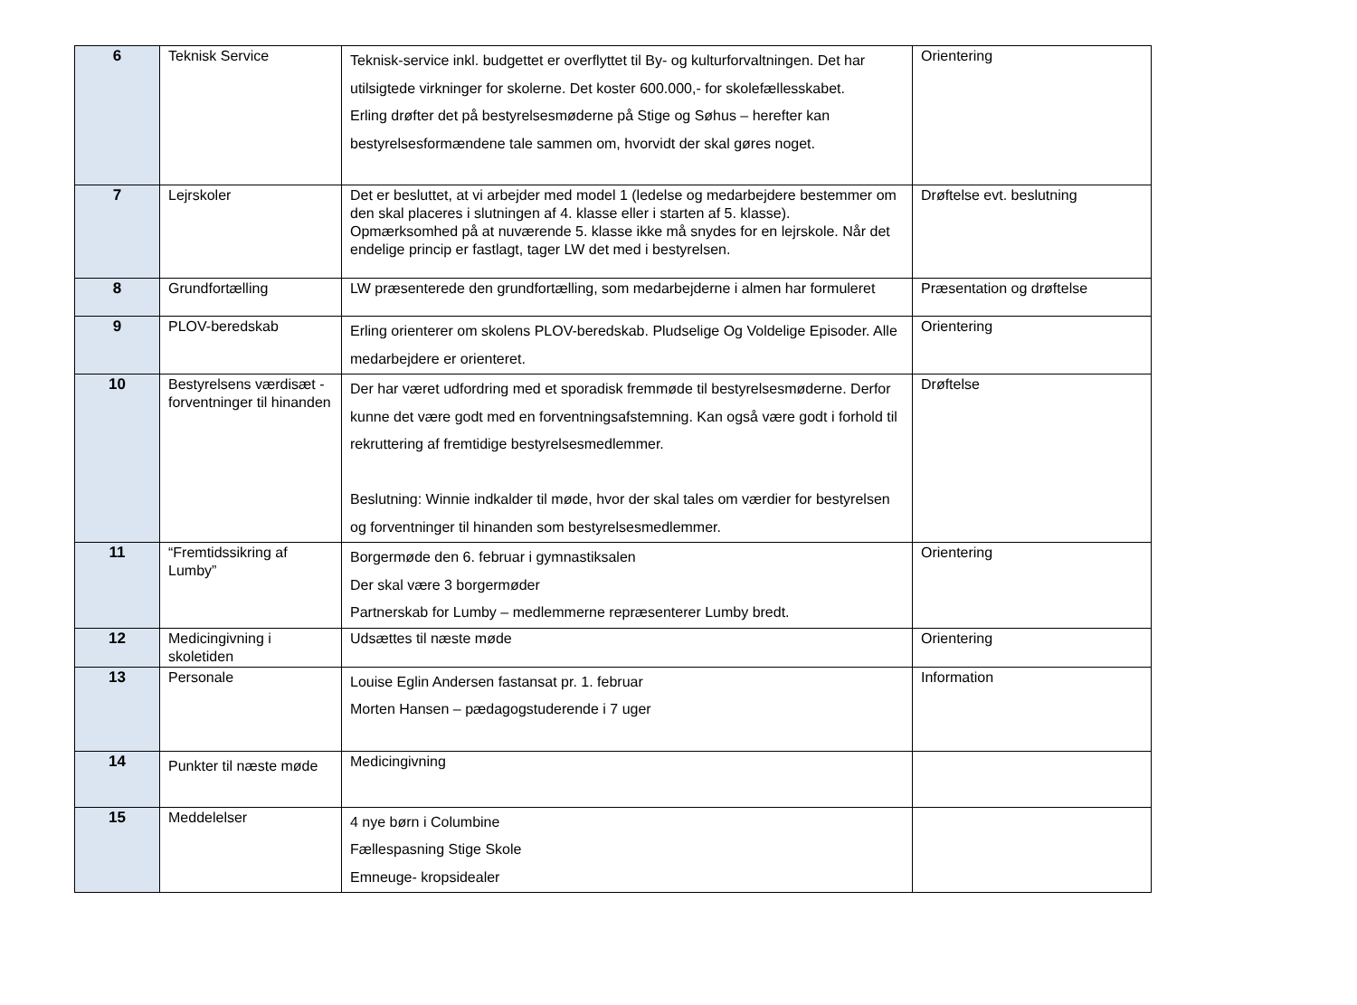| 6 | Teknisk Service | Teknisk-service inkl. budgettet er overflyttet til By- og kulturforvaltningen. Det har utilsigtede virkninger for skolerne. Det koster 600.000,- for skolefællesskabet. Erling drøfter det på bestyrelsesmøderne på Stige og Søhus – herefter kan bestyrelsesformændene tale sammen om, hvorvidt der skal gøres noget. | Orientering |
| 7 | Lejrskoler | Det er besluttet, at vi arbejder med model 1 (ledelse og medarbejdere bestemmer om den skal placeres i slutningen af 4. klasse eller i starten af 5. klasse). Opmærksomhed på at nuværende 5. klasse ikke må snydes for en lejrskole. Når det endelige princip er fastlagt, tager LW det med i bestyrelsen. | Drøftelse evt. beslutning |
| 8 | Grundfortælling | LW præsenterede den grundfortælling, som medarbejderne i almen har formuleret | Præsentation og drøftelse |
| 9 | PLOV-beredskab | Erling orienterer om skolens PLOV-beredskab. Pludselige Og Voldelige Episoder. Alle medarbejdere er orienteret. | Orientering |
| 10 | Bestyrelsens værdisæt - forventninger til hinanden | Der har været udfordring med et sporadisk fremmøde til bestyrelsesmøderne. Derfor kunne det være godt med en forventningsafstemning. Kan også være godt i forhold til rekruttering af fremtidige bestyrelsesmedlemmer. Beslutning: Winnie indkalder til møde, hvor der skal tales om værdier for bestyrelsen og forventninger til hinanden som bestyrelsesmedlemmer. | Drøftelse |
| 11 | “Fremtidssikring af Lumby” | Borgermøde den 6. februar i gymnastiksalen Der skal være 3 borgermøder Partnerskab for Lumby – medlemmerne repræsenterer Lumby bredt. | Orientering |
| 12 | Medicingivning i skoletiden | Udsættes til næste møde | Orientering |
| 13 | Personale | Louise Eglin Andersen fastansat pr. 1. februar Morten Hansen – pædagogstuderende i 7 uger | Information |
| 14 | Punkter til næste møde | Medicingivning | |
| 15 | Meddelelser | 4 nye børn i Columbine Fællespasning Stige Skole Emneuge- kropsidealer | |